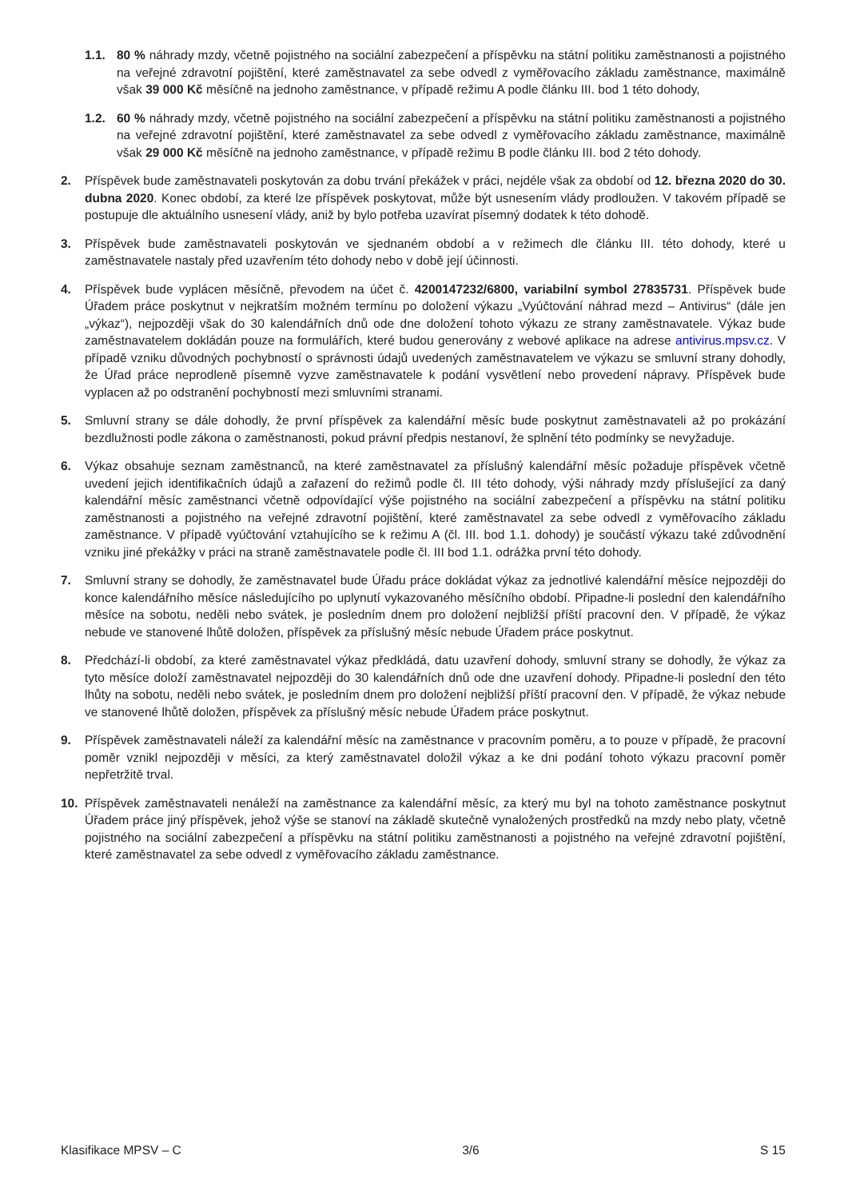1.1. 80 % náhrady mzdy, včetně pojistného na sociální zabezpečení a příspěvku na státní politiku zaměstnanosti a pojistného na veřejné zdravotní pojištění, které zaměstnavatel za sebe odvedl z vyměřovacího základu zaměstnance, maximálně však 39 000 Kč měsíčně na jednoho zaměstnance, v případě režimu A podle článku III. bod 1 této dohody,
1.2. 60 % náhrady mzdy, včetně pojistného na sociální zabezpečení a příspěvku na státní politiku zaměstnanosti a pojistného na veřejné zdravotní pojištění, které zaměstnavatel za sebe odvedl z vyměřovacího základu zaměstnance, maximálně však 29 000 Kč měsíčně na jednoho zaměstnance, v případě režimu B podle článku III. bod 2 této dohody.
2. Příspěvek bude zaměstnavateli poskytován za dobu trvání překážek v práci, nejdéle však za období od 12. března 2020 do 30. dubna 2020. Konec období, za které lze příspěvek poskytovat, může být usnesením vlády prodloužen. V takovém případě se postupuje dle aktuálního usnesení vlády, aniž by bylo potřeba uzavírat písemný dodatek k této dohodě.
3. Příspěvek bude zaměstnavateli poskytován ve sjednaném období a v režimech dle článku III. této dohody, které u zaměstnavatele nastaly před uzavřením této dohody nebo v době její účinnosti.
4. Příspěvek bude vyplácen měsíčně, převodem na účet č. 4200147232/6800, variabilní symbol 27835731. Příspěvek bude Úřadem práce poskytnut v nejkratším možném termínu po doložení výkazu „Vyúčtování náhrad mezd – Antivirus“ (dále jen „výkaz“), nejpozději však do 30 kalendářních dnů ode dne doložení tohoto výkazu ze strany zaměstnavatele. Výkaz bude zaměstnavatelem dokládán pouze na formulářích, které budou generovány z webové aplikace na adrese antivirus.mpsv.cz. V případě vzniku důvodných pochybností o správnosti údajů uvedených zaměstnavatelem ve výkazu se smluvní strany dohodly, že Úřad práce neprodleně písemně vyzve zaměstnavatele k podání vysvětlení nebo provedení nápravy. Příspěvek bude vyplacen až po odstranění pochybností mezi smluvními stranami.
5. Smluvní strany se dále dohodly, že první příspěvek za kalendářní měsíc bude poskytnut zaměstnavateli až po prokázání bezdlužnosti podle zákona o zaměstnanosti, pokud právní předpis nestanoví, že splnění této podmínky se nevyžaduje.
6. Výkaz obsahuje seznam zaměstnanců, na které zaměstnavatel za příslušný kalendářní měsíc požaduje příspěvek včetně uvedení jejich identifikačních údajů a zařazení do režimů podle čl. III této dohody, výši náhrady mzdy příslušející za daný kalendářní měsíc zaměstnanci včetně odpovídající výše pojistného na sociální zabezpečení a příspěvku na státní politiku zaměstnanosti a pojistného na veřejné zdravotní pojištění, které zaměstnavatel za sebe odvedl z vyměřovacího základu zaměstnance. V případě vyúčtování vztahujícího se k režimu A (čl. III. bod 1.1. dohody) je součástí výkazu také zdůvodnění vzniku jiné překážky v práci na straně zaměstnavatele podle čl. III bod 1.1. odrážka první této dohody.
7. Smluvní strany se dohodly, že zaměstnavatel bude Úřadu práce dokládat výkaz za jednotlivé kalendářní měsíce nejpozději do konce kalendářního měsíce následujícího po uplynutí vykazovaného měsíčního období. Připadne-li poslední den kalendářního měsíce na sobotu, neděli nebo svátek, je posledním dnem pro doložení nejbližší příští pracovní den. V případě, že výkaz nebude ve stanovené lhůtě doložen, příspěvek za příslušný měsíc nebude Úřadem práce poskytnut.
8. Předchází-li období, za které zaměstnavatel výkaz předkládá, datu uzavření dohody, smluvní strany se dohodly, že výkaz za tyto měsíce doloží zaměstnavatel nejpozději do 30 kalendářních dnů ode dne uzavření dohody. Připadne-li poslední den této lhůty na sobotu, neděli nebo svátek, je posledním dnem pro doložení nejbližší příští pracovní den. V případě, že výkaz nebude ve stanovené lhůtě doložen, příspěvek za příslušný měsíc nebude Úřadem práce poskytnut.
9. Příspěvek zaměstnavateli náleží za kalendářní měsíc na zaměstnance v pracovním poměru, a to pouze v případě, že pracovní poměr vznikl nejpozději v měsíci, za který zaměstnavatel doložil výkaz a ke dni podání tohoto výkazu pracovní poměr nepřetržitě trval.
10. Příspěvek zaměstnavateli nenáleží na zaměstnance za kalendářní měsíc, za který mu byl na tohoto zaměstnance poskytnut Úřadem práce jiný příspěvek, jehož výše se stanoví na základě skutečně vynaložených prostředků na mzdy nebo platy, včetně pojistného na sociální zabezpečení a příspěvku na státní politiku zaměstnanosti a pojistného na veřejné zdravotní pojištění, které zaměstnavatel za sebe odvedl z vyměřovacího základu zaměstnance.
Klasifikace MPSV – C 3/6 S 15